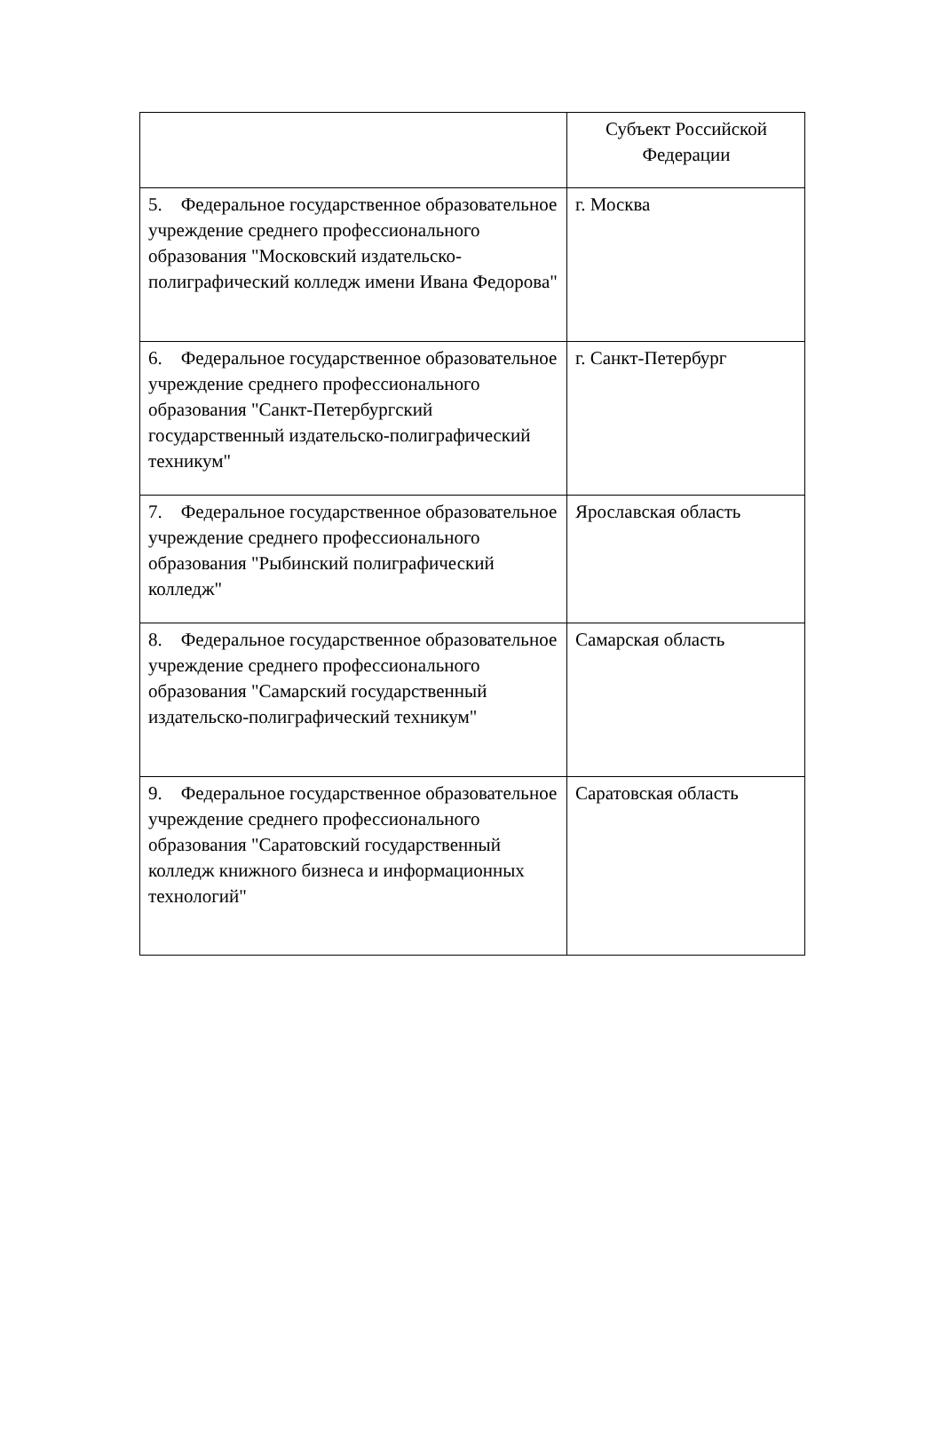| | Субъект Российской Федерации |
| --- | --- |
| 5. Федеральное государственное образовательное учреждение среднего профессионального образования "Московский издательско-полиграфический колледж имени Ивана Федорова" | г. Москва |
| 6. Федеральное государственное образовательное учреждение среднего профессионального образования "Санкт-Петербургский государственный издательско-полиграфический техникум" | г. Санкт-Петербург |
| 7. Федеральное государственное образовательное учреждение среднего профессионального образования "Рыбинский полиграфический колледж" | Ярославская область |
| 8. Федеральное государственное образовательное учреждение среднего профессионального образования "Самарский государственный издательско-полиграфический техникум" | Самарская область |
| 9. Федеральное государственное образовательное учреждение среднего профессионального образования "Саратовский государственный колледж книжного бизнеса и информационных технологий" | Саратовская область |